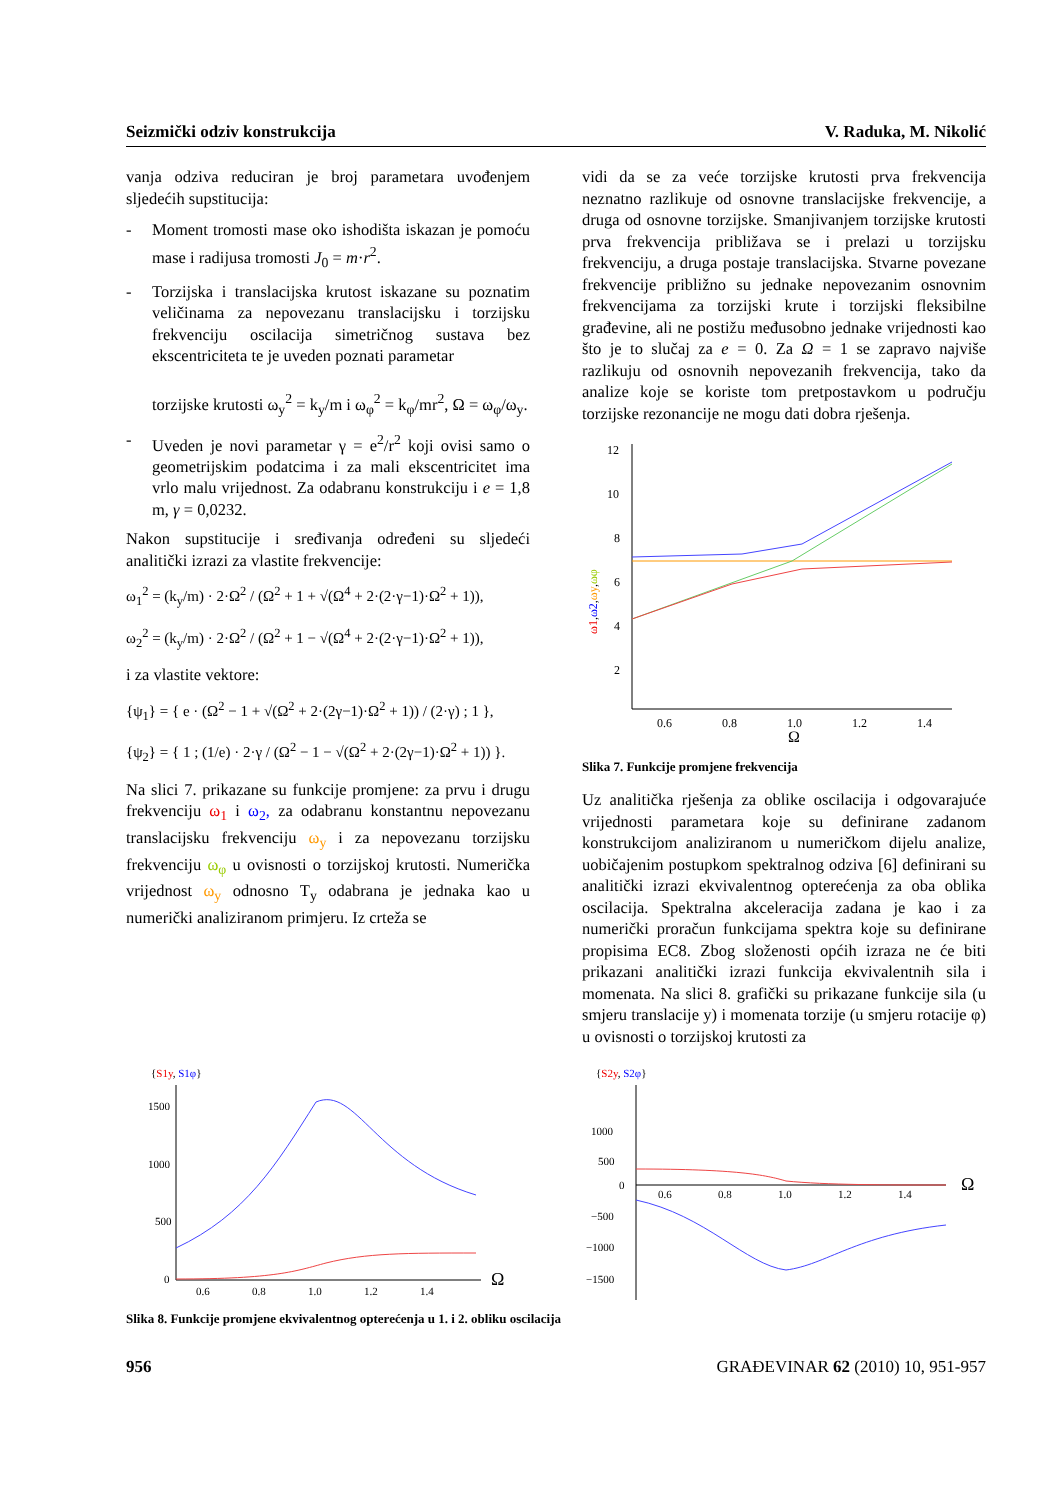Seizmički odziv konstrukcija V. Raduka, M. Nikolić
vanja odziva reduciran je broj parametara uvođenjem sljedećih supstitucija:
- Moment tromosti mase oko ishodišta iskazan je pomoću mase i radijusa tromosti J<sub>0</sub> = m·r<sup>2</sup>.
- Torzijska i translacijska krutost iskazane su pozna­tim veličinama za nepovezanu translacijsku i torzijs­ku frekvenciju oscilacija simetričnog sustava bez ekscentriciteta te je uveden poznati parametar
torzijske krutosti ω<sub>y</sub><sup>2</sup> = k<sub>y</sub>/m i ω<sub>φ</sub><sup>2</sup> = k<sub>φ</sub>/mr<sup>2</sup>, Ω = ω<sub>φ</sub>/ω<sub>y</sub>.
- Uveden je novi parametar γ = e<sup>2</sup>/r<sup>2</sup> koji ovisi samo o geometrijskim podatcima i za mali ekscentricitet ima vrlo malu vrijednost. Za odabranu konstrukciju i e = 1,8 m, γ = 0,0232.
Nakon supstitucije i sređivanja određeni su sljedeći analitički izrazi za vlastite frekvencije:
ω<sub>1</sub><sup>2</sup> = (k<sub>y</sub>/m) · 2·Ω<sup>2</sup> / (Ω<sup>2</sup> + 1 + √(Ω<sup>4</sup> + 2·(2·γ−1)·Ω<sup>2</sup> + 1)),
ω<sub>2</sub><sup>2</sup> = (k<sub>y</sub>/m) · 2·Ω<sup>2</sup> / (Ω<sup>2</sup> + 1 − √(Ω<sup>4</sup> + 2·(2·γ−1)·Ω<sup>2</sup> + 1)),
i za vlastite vektore:
{ψ<sub>1</sub>} = { e · (Ω<sup>2</sup> − 1 + √(Ω<sup>2</sup> + 2·(2γ−1)·Ω<sup>2</sup> + 1)) / (2·γ) ; 1 },
{ψ<sub>2</sub>} = { 1 ; (1/e) · 2·γ / (Ω<sup>2</sup> − 1 − √(Ω<sup>2</sup> + 2·(2γ−1)·Ω<sup>2</sup> + 1)) }.
Na slici 7. prikazane su funkcije promjene: za prvu i drugu frekvenciju ω<sub>1</sub> i ω<sub>2</sub>, za odabranu konstantnu ne­povezanu translacijsku frekvenciju ω<sub>y</sub> i za nepovezanu torzijsku frekvenciju ω<sub>φ</sub> u ovisnosti o torzijskoj krutosti. Numerička vrijednost ω<sub>y</sub> odnosno T<sub>y</sub> odabrana je jedna­ka kao u numerički analiziranom primjeru. Iz crteža se
vidi da se za veće torzijske krutosti prva frekvencija neznatno razlikuje od osnovne translacijske frekvencije, a druga od osnovne torzijske. Smanjivanjem torzijske krutosti prva frekvencija približava se i prelazi u torzij­sku frekvenciju, a druga postaje translacijska. Stvarne povezane frekvencije približno su jednake nepovezanim osnovnim frekvencijama za torzijski krute i torzijski fleksibilne građevine, ali ne postižu međusobno jednake vrijednosti kao što je to slučaj za e = 0. Za Ω = 1 se za­pravo najviše razlikuju od osnovnih nepovezanih frek­vencija, tako da analize koje se koriste tom pretpostav­kom u području torzijske rezonancije ne mogu dati dob­ra rješenja.
12
10
8
6
4
2
0.6
0.8
1.0
1.2
1.4
Ω
ω1,ω2,ωy,ωφ
Slika 7. Funkcije promjene frekvencija
Uz analitička rješenja za oblike oscilacija i odgovaraju­će vrijednosti parametara koje su definirane zadanom konstrukcijom analiziranom u numeričkom dijelu ana­lize, uobičajenim postupkom spektralnog odziva [6] de­finirani su analitički izrazi ekvivalentnog opterećenja za oba oblika oscilacija. Spektralna akceleracija zadana je kao i za numerički proračun funkcijama spektra koje su definirane propisima EC8. Zbog složenosti općih izraza ne će biti prikazani analitički izrazi funkcija ekvivalent­nih sila i momenata. Na slici 8. grafički su prikazane funkcije sila (u smjeru translacije y) i momenata torzije (u smjeru rotacije φ) u ovisnosti o torzijskoj krutosti za
{S1y, S1φ}
1500
1000
500
0
0.6
0.8
1.0
1.2
1.4
Ω
{S2y, S2φ}
1000
500
0
−500
−1000
−1500
0.6
0.8
1.0
1.2
1.4
Ω
Slika 8. Funkcije promjene ekvivalentnog opterećenja u 1. i 2. obliku oscilacija
956 GRAĐEVINAR 62 (2010) 10, 951-957